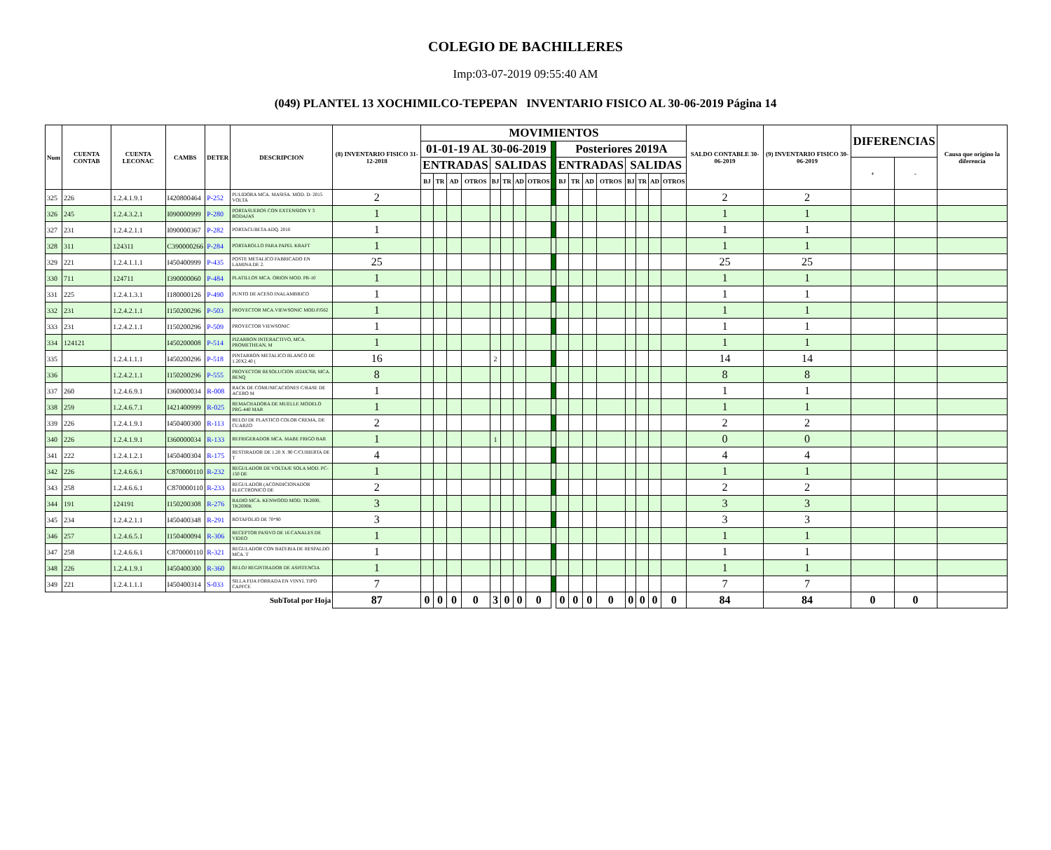COLEGIO DE BACHILLERES
Imp:03-07-2019 09:55:40 AM
(049) PLANTEL 13 XOCHIMILCO-TEPEPAN INVENTARIO FISICO AL 30-06-2019 Página 14
| Num | CUENTA CONTAB | CUENTA LECONAC | CAMBS | DETER | DESCRIPCION | (8) INVENTARIO FISICO 31-12-2018 | MOVIMIENTOS | | | | | | | | | | | | | | | | | SALDO CONTABLE 30-06-2019 | (9) INVENTARIO FISICO 30-06-2019 | DIFERENCIAS | | Causa que origino la diferencia |
| --- | --- | --- | --- | --- | --- | --- | --- | --- | --- | --- | --- | --- | --- | --- | --- | --- | --- | --- | --- | --- | --- | --- | --- | --- | --- | --- | --- | --- |
| | | | | | | | 01-01-19 AL 30-06-2019 | | | | | | | | | Posteriores 2019A | | | | | | | | | | | | |
| | | | | | | | ENTRADAS | | | | SALIDAS | | | | | ENTRADAS | | | | SALIDAS | | | | | | + | - | |
| | | | | | | | BJ | TR | AD | OTROS | BJ | TR | AD | OTROS | | BJ | TR | AD | OTROS | BJ | TR | AD | OTROS | | | | | |
| 325 | 226 | 1.2.4.1.9.1 | I420800464 | P-252 | PULIDORA MCA. MASISA. MOD. D- 2015 VOLTA | 2 | | | | | | | | | | | | | | | | | | 2 | 2 | | | |
| 326 | 245 | 1.2.4.3.2.1 | I090000999 | P-280 | PORTASUEROS CON EXTENSION Y 3 RODAJAS | 1 | | | | | | | | | | | | | | | | | | 1 | 1 | | | |
| 327 | 231 | 1.2.4.2.1.1 | I090000367 | P-282 | PORTACUBETA ADQ. 2010 | 1 | | | | | | | | | | | | | | | | | | 1 | 1 | | | |
| 328 | 311 | 124311 | C390000266 | P-284 | PORTAROLLO PARA PAPEL KRAFT | 1 | | | | | | | | | | | | | | | | | | 1 | 1 | | | |
| 329 | 221 | 1.2.4.1.1.1 | I450400999 | P-435 | POSTE METALICO FABRICADO EN LAMINA DE 2. | 25 | | | | | | | | | | | | | | | | | | 25 | 25 | | | |
| 330 | 711 | 124711 | I390000060 | P-484 | PLATILLOS MCA. ORION MOD. PR-10 | 1 | | | | | | | | | | | | | | | | | | 1 | 1 | | | |
| 331 | 225 | 1.2.4.1.3.1 | I180000126 | P-490 | PUNTO DE ACESO INALAMBRICO | 1 | | | | | | | | | | | | | | | | | | 1 | 1 | | | |
| 332 | 231 | 1.2.4.2.1.1 | I150200296 | P-503 | PROYECTOR MCA.VIEWSONIC MOD.PJ562 | 1 | | | | | | | | | | | | | | | | | | 1 | 1 | | | |
| 333 | 231 | 1.2.4.2.1.1 | I150200296 | P-509 | PROYECTOR VIEWSONIC | 1 | | | | | | | | | | | | | | | | | | 1 | 1 | | | |
| 334 | 124121 | | I450200008 | P-514 | PIZARRON INTERACTIVO, MCA. PROMETHEAN, M | 1 | | | | | | | | | | | | | | | | | | 1 | 1 | | | |
| 335 | | 1.2.4.1.1.1 | I450200296 | P-518 | PINTARRON METALICO BLANCO DE 1.20X2.40 ( | 16 | | | | | 2 | | | | | | | | | | | | | 14 | 14 | | | |
| 336 | | 1.2.4.2.1.1 | I150200296 | P-555 | PROYECTOR RESOLUCION 1024X768, MCA. BENQ | 8 | | | | | | | | | | | | | | | | | | 8 | 8 | | | |
| 337 | 260 | 1.2.4.6.9.1 | I360000034 | R-008 | RACK DE COMUNICACIONES C/BASE DE ACERO M | 1 | | | | | | | | | | | | | | | | | | 1 | 1 | | | |
| 338 | 259 | 1.2.4.6.7.1 | I421400999 | R-025 | REMACHADORA DE MUELLE MODELO PRG-440 MAR | 1 | | | | | | | | | | | | | | | | | | 1 | 1 | | | |
| 339 | 226 | 1.2.4.1.9.1 | I450400300 | R-113 | RELOJ DE PLASTICO COLOR CREMA, DE CUARZO | 2 | | | | | | | | | | | | | | | | | | 2 | 2 | | | |
| 340 | 226 | 1.2.4.1.9.1 | I360000034 | R-133 | REFRIGERADOR MCA. MABE FRIGO BAR | 1 | | | | | 1 | | | | | | | | | | | | | 0 | 0 | | | |
| 341 | 222 | 1.2.4.1.2.1 | I450400304 | R-175 | RESTIRADOR DE 1.20 X .90 C/CUBIERTA DE T | 4 | | | | | | | | | | | | | | | | | | 4 | 4 | | | |
| 342 | 226 | 1.2.4.6.6.1 | C870000110 | R-232 | REGULADOR DE VOLTAJE SOLA MOD. PC-150 DE | 1 | | | | | | | | | | | | | | | | | | 1 | 1 | | | |
| 343 | 258 | 1.2.4.6.6.1 | C870000110 | R-233 | REGULADOR (ACONDICIONADOR ELECTRONICO DE | 2 | | | | | | | | | | | | | | | | | | 2 | 2 | | | |
| 344 | 191 | 124191 | I150200308 | R-276 | RADIO MCA. KENWOOD MOD. TK2000, TK2000K | 3 | | | | | | | | | | | | | | | | | | 3 | 3 | | | |
| 345 | 234 | 1.2.4.2.1.1 | I450400348 | R-291 | ROTAFOLIO DE 70*90 | 3 | | | | | | | | | | | | | | | | | | 3 | 3 | | | |
| 346 | 257 | 1.2.4.6.5.1 | I150400094 | R-306 | RECEPTOR PASIVO DE 16 CANALES DE VIDEO | 1 | | | | | | | | | | | | | | | | | | 1 | 1 | | | |
| 347 | 258 | 1.2.4.6.6.1 | C870000110 | R-321 | REGULADOR CON BATERIA DE RESPALDO MCA. T | 1 | | | | | | | | | | | | | | | | | | 1 | 1 | | | |
| 348 | 226 | 1.2.4.1.9.1 | I450400300 | R-360 | RELOJ REGISTRADOR DE ASISTENCIA | 1 | | | | | | | | | | | | | | | | | | 1 | 1 | | | |
| 349 | 221 | 1.2.4.1.1.1 | I450400314 | S-033 | SILLA FIJA FORRADA EN VINYL TIPO CAPFCE | 7 | | | | | | | | | | | | | | | | | | 7 | 7 | | | |
| SubTotal por Hoja | | | | | | 87 | 0 | 0 | 0 | 0 | 3 | 0 | 0 | 0 | | 0 | 0 | 0 | 0 | 0 | 0 | 0 | 0 | 84 | 84 | 0 | 0 | |